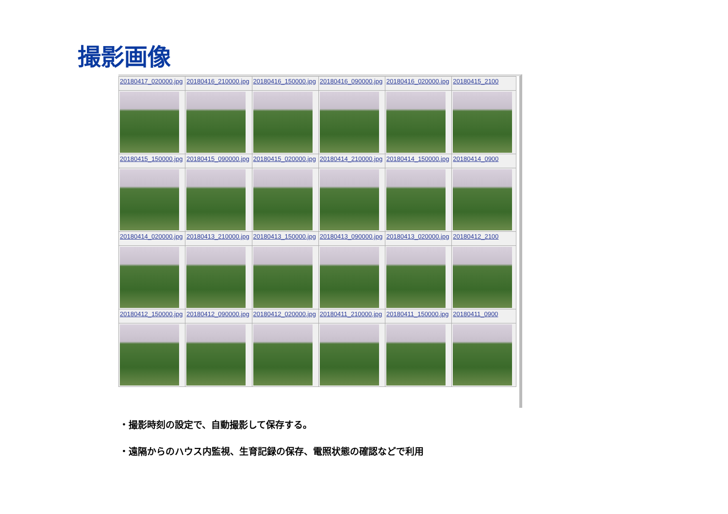撮影画像
| 20180417_020000.jpg | 20180416_210000.jpg | 20180416_150000.jpg | 20180416_090000.jpg | 20180416_020000.jpg | 20180415_2100 |
| 20180415_150000.jpg | 20180415_090000.jpg | 20180415_020000.jpg | 20180414_210000.jpg | 20180414_150000.jpg | 20180414_0900 |
| 20180414_020000.jpg | 20180413_210000.jpg | 20180413_150000.jpg | 20180413_090000.jpg | 20180413_020000.jpg | 20180412_2100 |
| 20180412_150000.jpg | 20180412_090000.jpg | 20180412_020000.jpg | 20180411_210000.jpg | 20180411_150000.jpg | 20180411_0900 |
・撮影時刻の設定で、自動撮影して保存する。
・遠隔からのハウス内監視、生育記録の保存、電照状態の確認などで利用